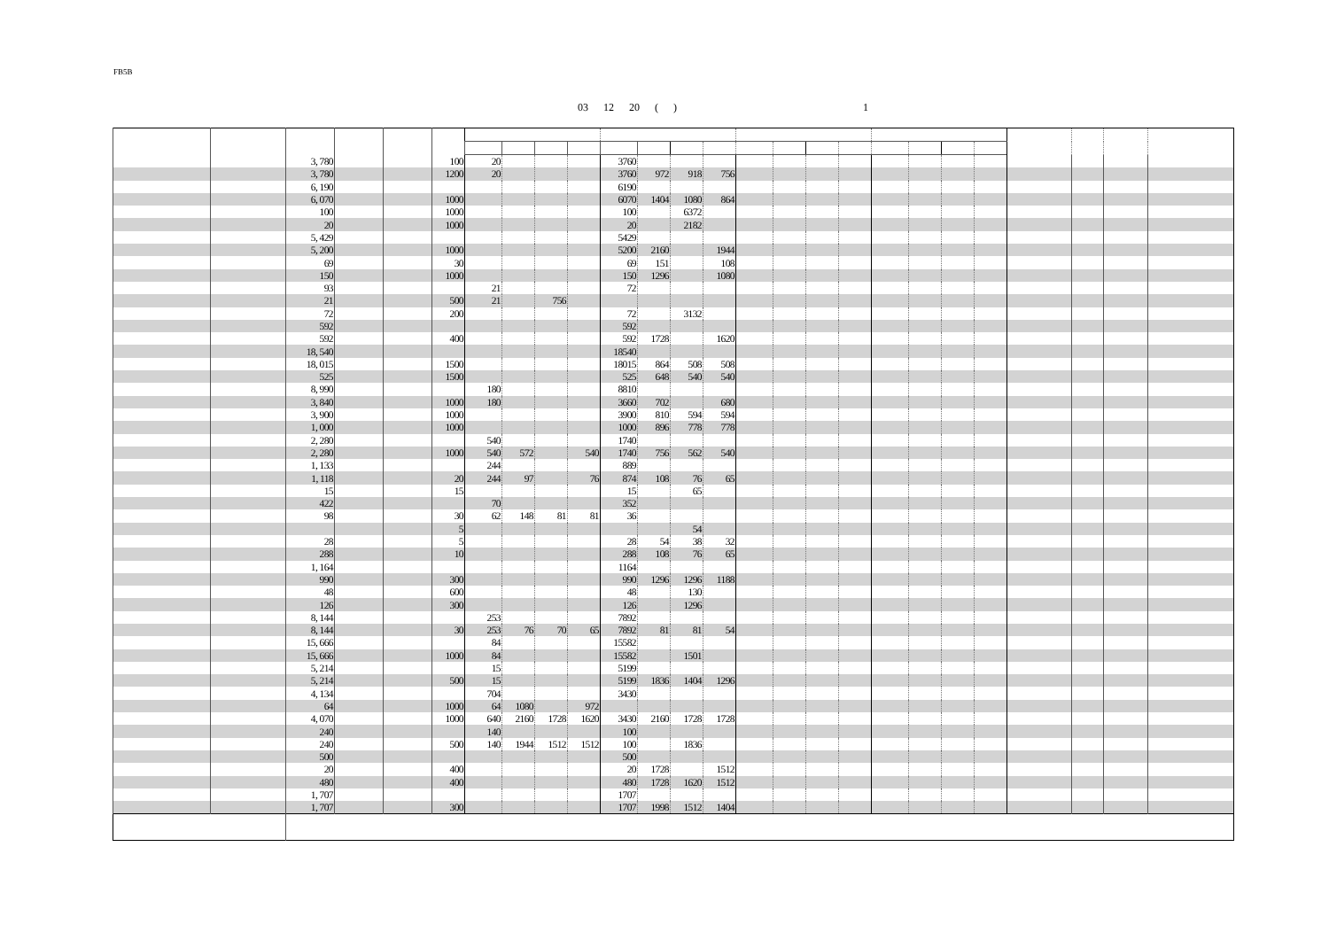FB5B
03 12 20 ( ) 1
| | | 3, 780 | | | 100 | 20 | | | | 3760 | | | | | | | | | | | | | | | |
| | | 3, 780 | | | 1200 | 20 | | | | 3760 | 972 | 918 | 756 | | | | | | | | | | | | |
| | | 6, 190 | | | | | | | | 6190 | | | | | | | | | | | | | | | |
| | | 6, 070 | | | 1000 | | | | | 6070 | 1404 | 1080 | 864 | | | | | | | | | | | | |
| | | 100 | | | 1000 | | | | | 100 | | 6372 | | | | | | | | | | | | | |
| | | 20 | | | 1000 | | | | | 20 | | 2182 | | | | | | | | | | | | | |
| | | 5, 429 | | | | | | | | 5429 | | | | | | | | | | | | | | | |
| | | 5, 200 | | | 1000 | | | | | 5200 | 2160 | | 1944 | | | | | | | | | | | | |
| | | 69 | | | 30 | | | | | 69 | 151 | | 108 | | | | | | | | | | | | |
| | | 150 | | | 1000 | | | | | 150 | 1296 | | 1080 | | | | | | | | | | | | |
| | | 93 | | | | 21 | | | | 72 | | | | | | | | | | | | | | | |
| | | 21 | | | 500 | 21 | | 756 | | | | | | | | | | | | | | | | | |
| | | 72 | | | 200 | | | | | 72 | | 3132 | | | | | | | | | | | | | |
| | | 592 | | | | | | | | 592 | | | | | | | | | | | | | | | |
| | | 592 | | | 400 | | | | | 592 | 1728 | | 1620 | | | | | | | | | | | | |
| | | 18, 540 | | | | | | | | 18540 | | | | | | | | | | | | | | | |
| | | 18, 015 | | | 1500 | | | | | 18015 | 864 | 508 | 508 | | | | | | | | | | | | |
| | | 525 | | | 1500 | | | | | 525 | 648 | 540 | 540 | | | | | | | | | | | | |
| | | 8, 990 | | | | 180 | | | | 8810 | | | | | | | | | | | | | | | |
| | | 3, 840 | | | 1000 | 180 | | | | 3660 | 702 | | 680 | | | | | | | | | | | | |
| | | 3, 900 | | | 1000 | | | | | 3900 | 810 | 594 | 594 | | | | | | | | | | | | |
| | | 1, 000 | | | 1000 | | | | | 1000 | 896 | 778 | 778 | | | | | | | | | | | | |
| | | 2, 280 | | | | 540 | | | | 1740 | | | | | | | | | | | | | | | |
| | | 2, 280 | | | 1000 | 540 | 572 | | 540 | 1740 | 756 | 562 | 540 | | | | | | | | | | | | |
| | | 1, 133 | | | | 244 | | | | 889 | | | | | | | | | | | | | | | |
| | | 1, 118 | | | 20 | 244 | 97 | | 76 | 874 | 108 | 76 | 65 | | | | | | | | | | | | |
| | | 15 | | | 15 | | | | | 15 | | 65 | | | | | | | | | | | | | |
| | | 422 | | | | 70 | | | | 352 | | | | | | | | | | | | | | | |
| | | 98 | | | 30 | 62 | 148 | 81 | 81 | 36 | | | | | | | | | | | | | | | |
| | | | | | 5 | | | | | | | 54 | | | | | | | | | | | | | |
| | | 28 | | | 5 | | | | | 28 | 54 | 38 | 32 | | | | | | | | | | | | |
| | | 288 | | | 10 | | | | | 288 | 108 | 76 | 65 | | | | | | | | | | | | |
| | | 1, 164 | | | | | | | | 1164 | | | | | | | | | | | | | | | |
| | | 990 | | | 300 | | | | | 990 | 1296 | 1296 | 1188 | | | | | | | | | | | | |
| | | 48 | | | 600 | | | | | 48 | | 130 | | | | | | | | | | | | | |
| | | 126 | | | 300 | | | | | 126 | | 1296 | | | | | | | | | | | | | |
| | | 8, 144 | | | | 253 | | | | 7892 | | | | | | | | | | | | | | | |
| | | 8, 144 | | | 30 | 253 | 76 | 70 | 65 | 7892 | 81 | 81 | 54 | | | | | | | | | | | | |
| | | 15, 666 | | | | 84 | | | | 15582 | | | | | | | | | | | | | | | |
| | | 15, 666 | | | 1000 | 84 | | | | 15582 | | 1501 | | | | | | | | | | | | | |
| | | 5, 214 | | | | 15 | | | | 5199 | | | | | | | | | | | | | | | |
| | | 5, 214 | | | 500 | 15 | | | | 5199 | 1836 | 1404 | 1296 | | | | | | | | | | | | |
| | | 4, 134 | | | | 704 | | | | 3430 | | | | | | | | | | | | | | | |
| | | 64 | | | 1000 | 64 | 1080 | | 972 | | | | | | | | | | | | | | | | |
| | | 4, 070 | | | 1000 | 640 | 2160 | 1728 | 1620 | 3430 | 2160 | 1728 | 1728 | | | | | | | | | | | | |
| | | 240 | | | | 140 | | | | 100 | | | | | | | | | | | | | | | |
| | | 240 | | | 500 | 140 | 1944 | 1512 | 1512 | 100 | | 1836 | | | | | | | | | | | | | |
| | | 500 | | | | | | | | 500 | | | | | | | | | | | | | | | |
| | | 20 | | | 400 | | | | | 20 | 1728 | | 1512 | | | | | | | | | | | | |
| | | 480 | | | 400 | | | | | 480 | 1728 | 1620 | 1512 | | | | | | | | | | | | |
| | | 1, 707 | | | | | | | | 1707 | | | | | | | | | | | | | | | |
| | | 1, 707 | | | 300 | | | | | 1707 | 1998 | 1512 | 1404 | | | | | | | | | | | | |